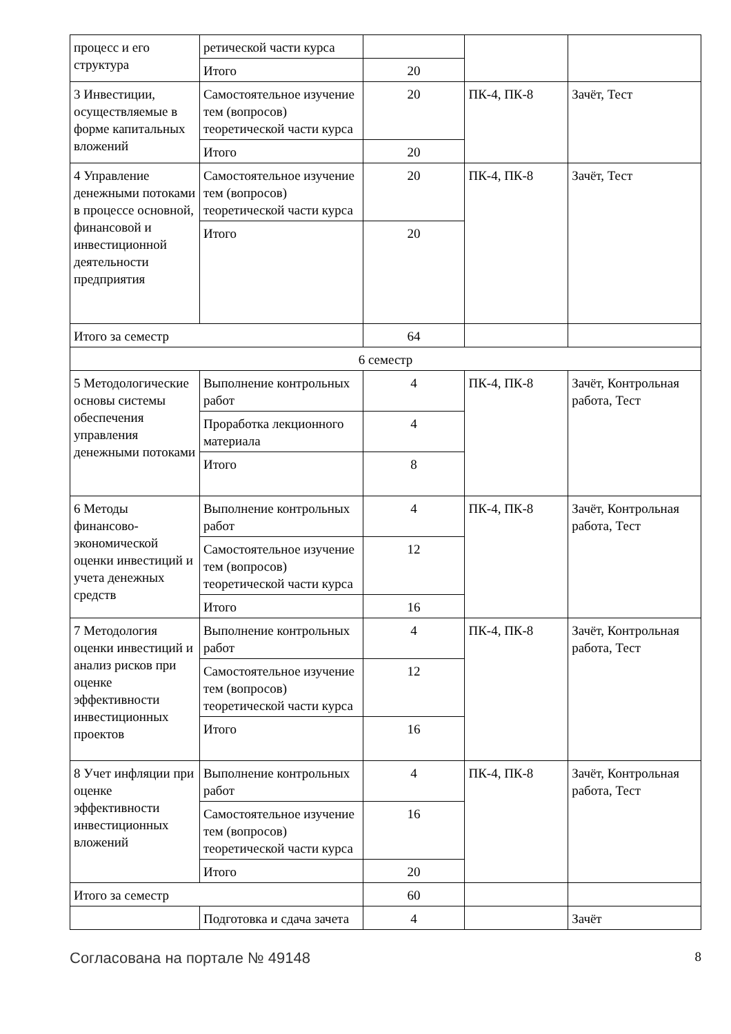| процесс и его структура | ретической части курса | | | |
| | Итого | 20 | | |
| 3 Инвестиции, осуществляемые в форме капитальных вложений | Самостоятельное изучение тем (вопросов) теоретической части курса | 20 | ПК-4, ПК-8 | Зачёт, Тест |
| | Итого | 20 | | |
| 4 Управление денежными потоками в процессе основной, финансовой и инвестиционной деятельности предприятия | Самостоятельное изучение тем (вопросов) теоретической части курса | 20 | ПК-4, ПК-8 | Зачёт, Тест |
| | Итого | 20 | | |
| Итого за семестр | | 64 | | |
| 6 семестр | | | | |
| 5 Методологические основы системы обеспечения управления денежными потоками | Выполнение контрольных работ | 4 | ПК-4, ПК-8 | Зачёт, Контрольная работа, Тест |
| | Проработка лекционного материала | 4 | | |
| | Итого | 8 | | |
| 6 Методы финансово-экономической оценки инвестиций и учета денежных средств | Выполнение контрольных работ | 4 | ПК-4, ПК-8 | Зачёт, Контрольная работа, Тест |
| | Самостоятельное изучение тем (вопросов) теоретической части курса | 12 | | |
| | Итого | 16 | | |
| 7 Методология оценки инвестиций и анализ рисков при оценке эффективности инвестиционных проектов | Выполнение контрольных работ | 4 | ПК-4, ПК-8 | Зачёт, Контрольная работа, Тест |
| | Самостоятельное изучение тем (вопросов) теоретической части курса | 12 | | |
| | Итого | 16 | | |
| 8 Учет инфляции при оценке эффективности инвестиционных вложений | Выполнение контрольных работ | 4 | ПК-4, ПК-8 | Зачёт, Контрольная работа, Тест |
| | Самостоятельное изучение тем (вопросов) теоретической части курса | 16 | | |
| | Итого | 20 | | |
| Итого за семестр | | 60 | | |
| | Подготовка и сдача зачета | 4 | | Зачёт |
Согласована на портале № 49148 8